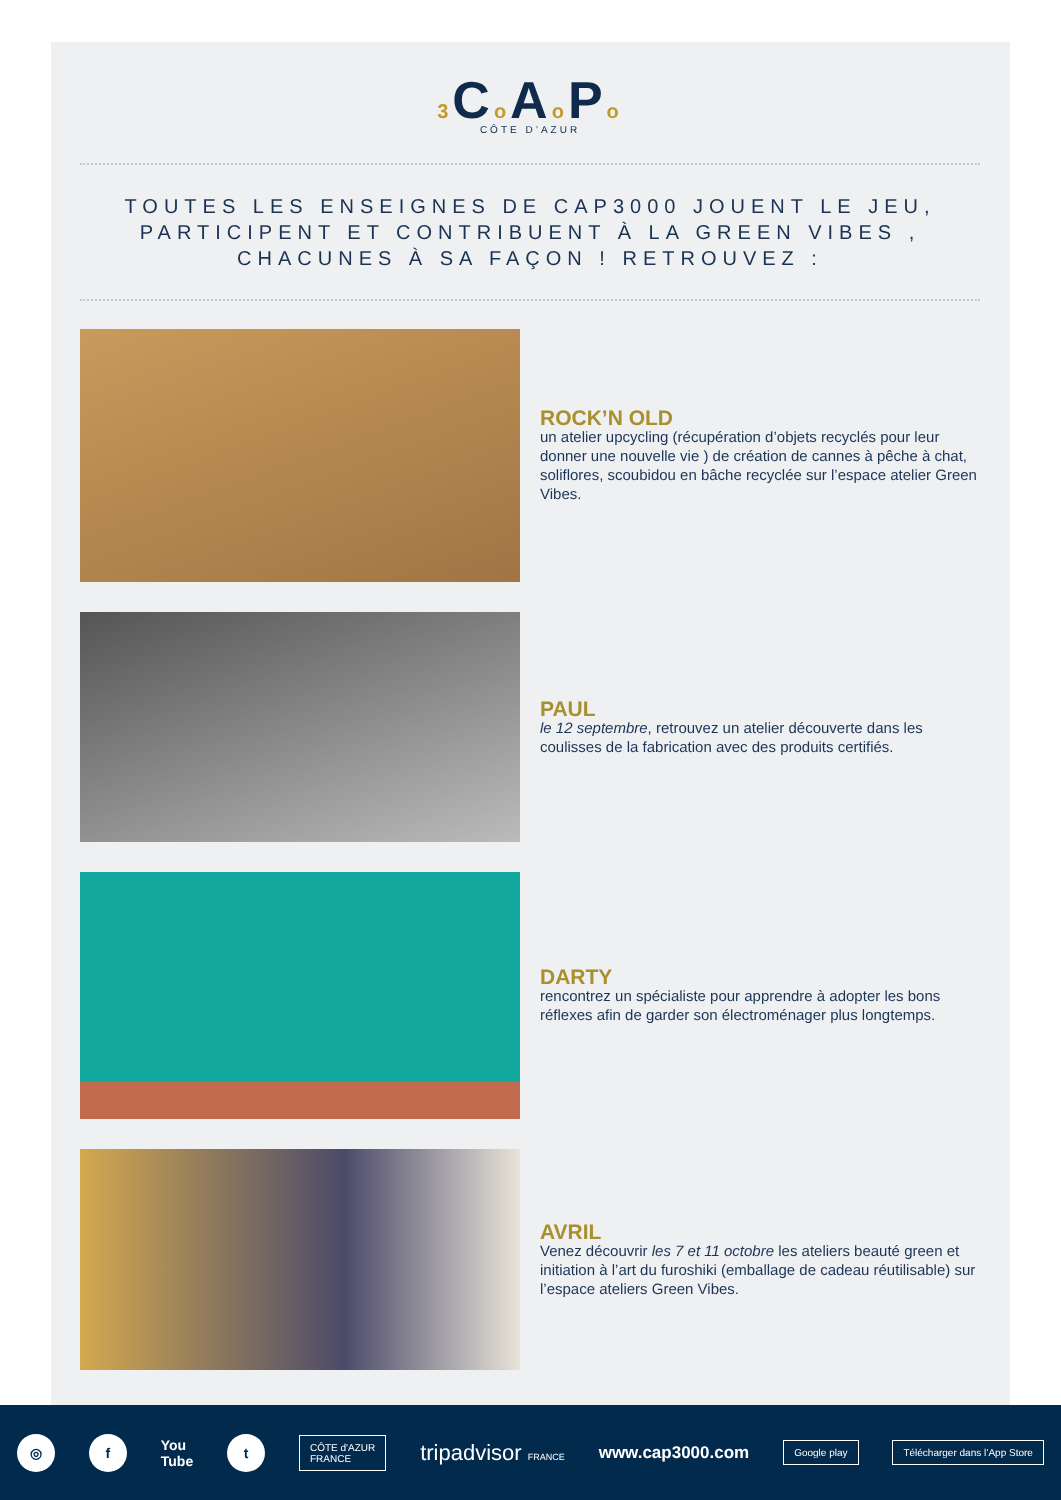3 Co Ao Po
CÔTE D’AZUR
TOUTES LES ENSEIGNES DE CAP3000 JOUENT LE JEU,
PARTICIPENT ET CONTRIBUENT À LA GREEN VIBES ,
CHACUNES À SA FAÇON ! RETROUVEZ :
ROCK’N OLD
un atelier upcycling (récupération d’objets recyclés pour leur donner une nouvelle vie ) de création de cannes à pêche à chat, soliflores, scoubidou en bâche recyclée sur l’espace atelier Green Vibes.
PAUL
le 12 septembre, retrouvez un atelier découverte dans les coulisses de la fabrication avec des produits certifiés.
DARTY
rencontrez un spécialiste pour apprendre à adopter les bons réflexes afin de garder son électroménager plus longtemps.
AVRIL
Venez découvrir les 7 et 11 octobre les ateliers beauté green et initiation à l’art du furoshiki (emballage de cadeau réutilisable) sur l’espace ateliers Green Vibes.
◎ f
You
Tube
t
CÔTE d'AZUR
FRANCE
tripadvisor FRANCE
www.cap3000.com
Google play Télécharger dans l’App Store